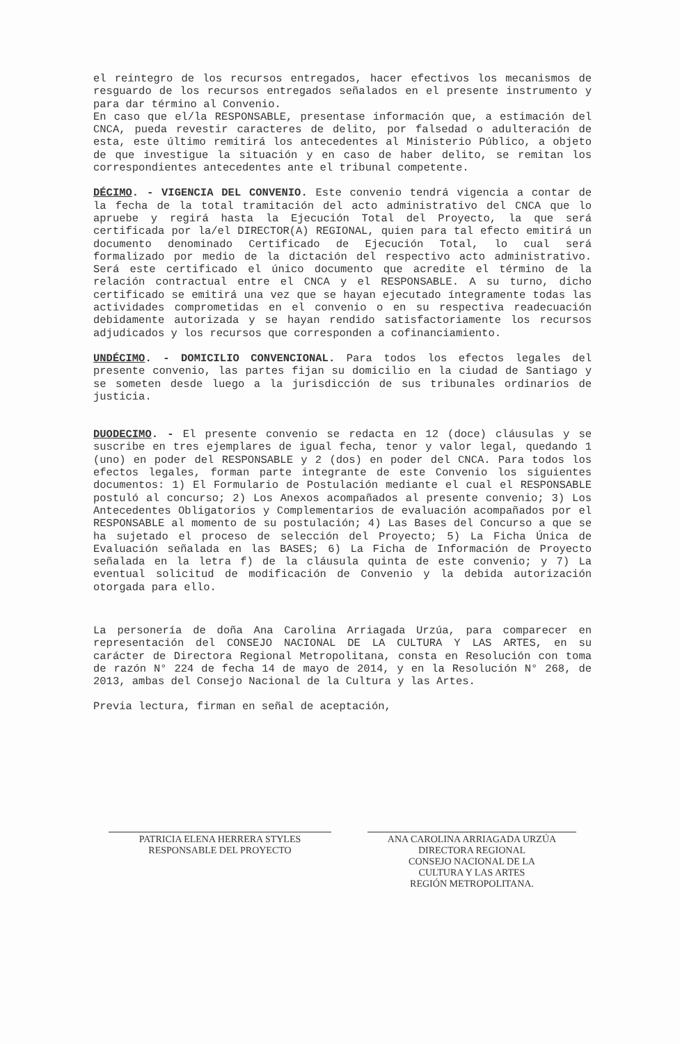el reintegro de los recursos entregados, hacer efectivos los mecanismos de resguardo de los recursos entregados señalados en el presente instrumento y para dar término al Convenio.
En caso que el/la RESPONSABLE, presentase información que, a estimación del CNCA, pueda revestir caracteres de delito, por falsedad o adulteración de esta, este último remitirá los antecedentes al Ministerio Público, a objeto de que investigue la situación y en caso de haber delito, se remitan los correspondientes antecedentes ante el tribunal competente.
DÉCIMO. - VIGENCIA DEL CONVENIO. Este convenio tendrá vigencia a contar de la fecha de la total tramitación del acto administrativo del CNCA que lo apruebe y regirá hasta la Ejecución Total del Proyecto, la que será certificada por la/el DIRECTOR(A) REGIONAL, quien para tal efecto emitirá un documento denominado Certificado de Ejecución Total, lo cual será formalizado por medio de la dictación del respectivo acto administrativo. Será este certificado el único documento que acredite el término de la relación contractual entre el CNCA y el RESPONSABLE. A su turno, dicho certificado se emitirá una vez que se hayan ejecutado íntegramente todas las actividades comprometidas en el convenio o en su respectiva readecuación debidamente autorizada y se hayan rendido satisfactoriamente los recursos adjudicados y los recursos que corresponden a cofinanciamiento.
UNDÉCIMO. - DOMICILIO CONVENCIONAL. Para todos los efectos legales del presente convenio, las partes fijan su domicilio en la ciudad de Santiago y se someten desde luego a la jurisdicción de sus tribunales ordinarios de justicia.
DUODECIMO. - El presente convenio se redacta en 12 (doce) cláusulas y se suscribe en tres ejemplares de igual fecha, tenor y valor legal, quedando 1 (uno) en poder del RESPONSABLE y 2 (dos) en poder del CNCA. Para todos los efectos legales, forman parte integrante de este Convenio los siguientes documentos: 1) El Formulario de Postulación mediante el cual el RESPONSABLE postuló al concurso; 2) Los Anexos acompañados al presente convenio; 3) Los Antecedentes Obligatorios y Complementarios de evaluación acompañados por el RESPONSABLE al momento de su postulación; 4) Las Bases del Concurso a que se ha sujetado el proceso de selección del Proyecto; 5) La Ficha Única de Evaluación señalada en las BASES; 6) La Ficha de Información de Proyecto señalada en la letra f) de la cláusula quinta de este convenio; y 7) La eventual solicitud de modificación de Convenio y la debida autorización otorgada para ello.
La personería de doña Ana Carolina Arriagada Urzúa, para comparecer en representación del CONSEJO NACIONAL DE LA CULTURA Y LAS ARTES, en su carácter de Directora Regional Metropolitana, consta en Resolución con toma de razón N° 224 de fecha 14 de mayo de 2014, y en la Resolución N° 268, de 2013, ambas del Consejo Nacional de la Cultura y las Artes.
Previa lectura, firman en señal de aceptación,
PATRICIA ELENA HERRERA STYLES
RESPONSABLE DEL PROYECTO
ANA CAROLINA ARRIAGADA URZÚA
DIRECTORA REGIONAL
CONSEJO NACIONAL DE LA
CULTURA Y LAS ARTES
REGIÓN METROPOLITANA.